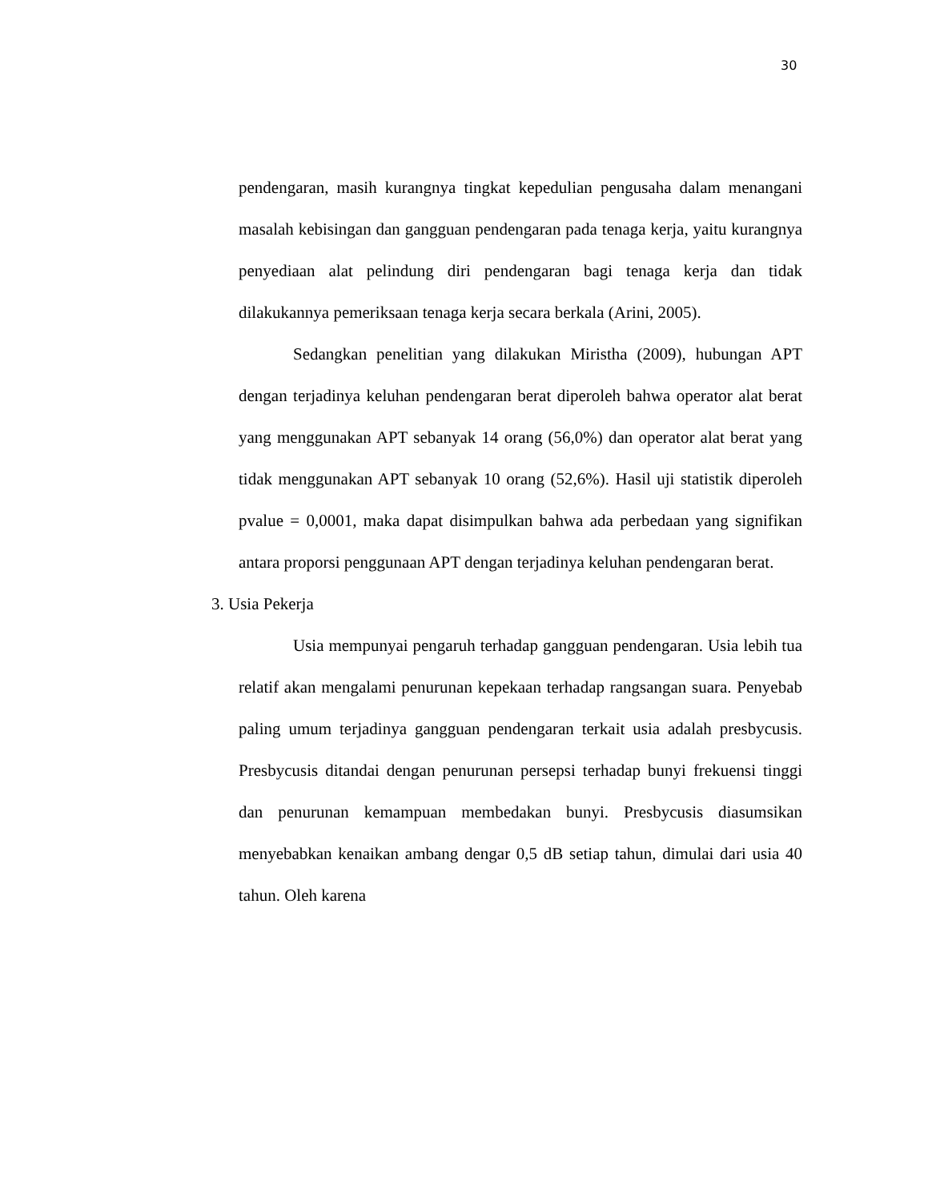30
pendengaran, masih kurangnya tingkat kepedulian pengusaha dalam menangani masalah kebisingan dan gangguan pendengaran pada tenaga kerja, yaitu kurangnya penyediaan alat pelindung diri pendengaran bagi tenaga kerja dan tidak dilakukannya pemeriksaan tenaga kerja secara berkala (Arini, 2005).
Sedangkan penelitian yang dilakukan Miristha (2009), hubungan APT dengan terjadinya keluhan pendengaran berat diperoleh bahwa operator alat berat yang menggunakan APT sebanyak 14 orang (56,0%) dan operator alat berat yang tidak menggunakan APT sebanyak 10 orang (52,6%). Hasil uji statistik diperoleh pvalue = 0,0001, maka dapat disimpulkan bahwa ada perbedaan yang signifikan antara proporsi penggunaan APT dengan terjadinya keluhan pendengaran berat.
3. Usia Pekerja
Usia mempunyai pengaruh terhadap gangguan pendengaran. Usia lebih tua relatif akan mengalami penurunan kepekaan terhadap rangsangan suara. Penyebab paling umum terjadinya gangguan pendengaran terkait usia adalah presbycusis. Presbycusis ditandai dengan penurunan persepsi terhadap bunyi frekuensi tinggi dan penurunan kemampuan membedakan bunyi. Presbycusis diasumsikan menyebabkan kenaikan ambang dengar 0,5 dB setiap tahun, dimulai dari usia 40 tahun. Oleh karena